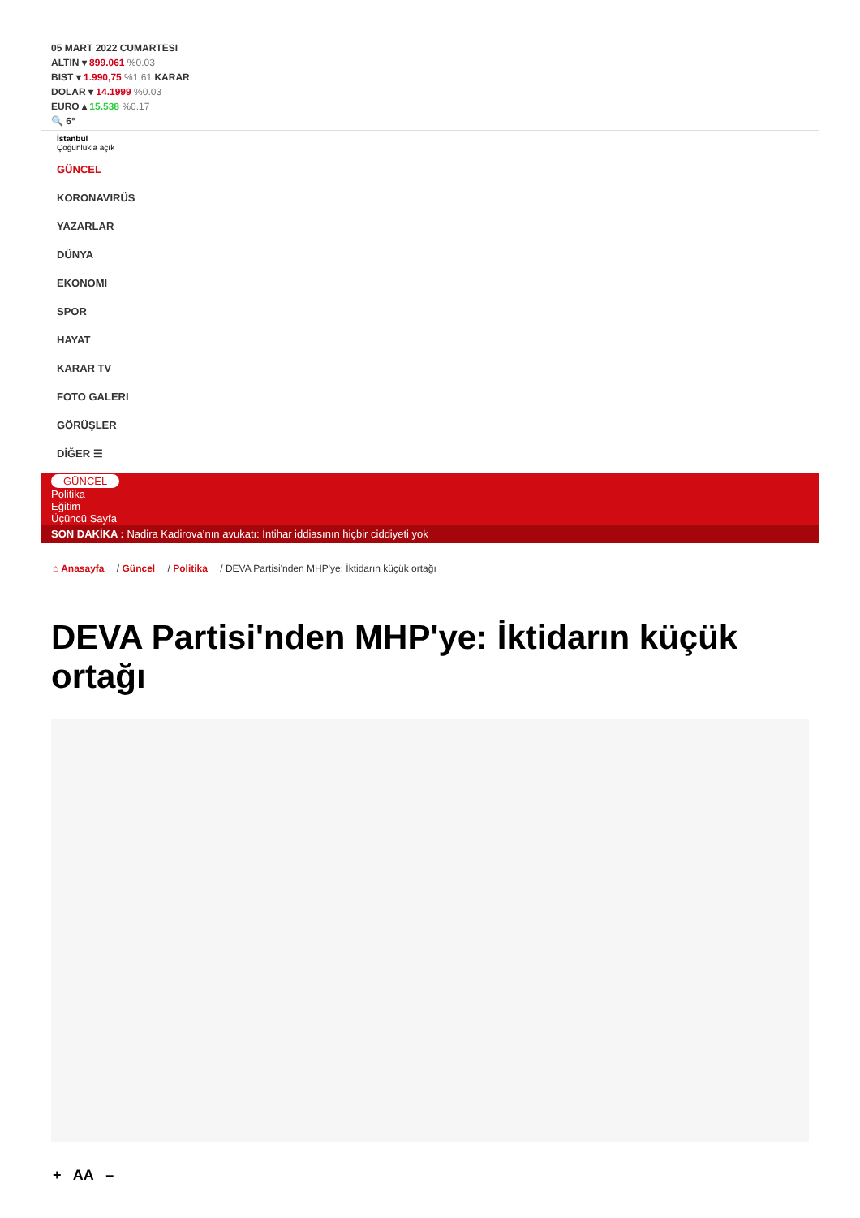05 MART 2022 CUMARTESI
ALTIN ▾ 899.061 %0.03
BIST ▾ 1.990,75 %1,61 KARAR
DOLAR ▾ 14.1999 %0.03
EURO ▴ 15.538 %0.17
🔍 6°
İstanbul
Çoğunlukla açık
GÜNCEL
KORONAVIRÜS
YAZARLAR
DÜNYA
EKONOMI
SPOR
HAYAT
KARAR TV
FOTO GALERI
GÖRÜŞLER
DİĞER ☰
GÜNCEL
Politika
Eğitim
Üçüncü Sayfa
SON DAKİKA : Nadira Kadirova’nın avukatı: İntihar iddiasının hiçbir ciddiyeti yok
⌂ Anasayfa / Güncel / Politika / DEVA Partisi'nden MHP'ye: İktidarın küçük ortağı
DEVA Partisi'nden MHP'ye: İktidarın küçük ortağı
+ AA –